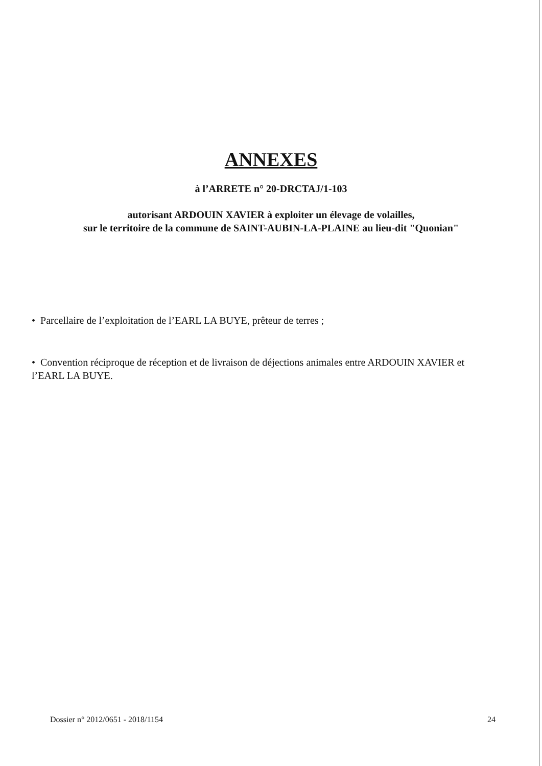ANNEXES
à l’ARRETE n° 20-DRCTAJ/1-103
autorisant ARDOUIN XAVIER à exploiter un élevage de volailles,
sur le territoire de la commune de SAINT-AUBIN-LA-PLAINE au lieu-dit "Quonian"
• Parcellaire de l’exploitation de l’EARL LA BUYE, prêteur de terres ;
• Convention réciproque de réception et de livraison de déjections animales entre ARDOUIN XAVIER et l’EARL LA BUYE.
Dossier n° 2012/0651 - 2018/1154 24